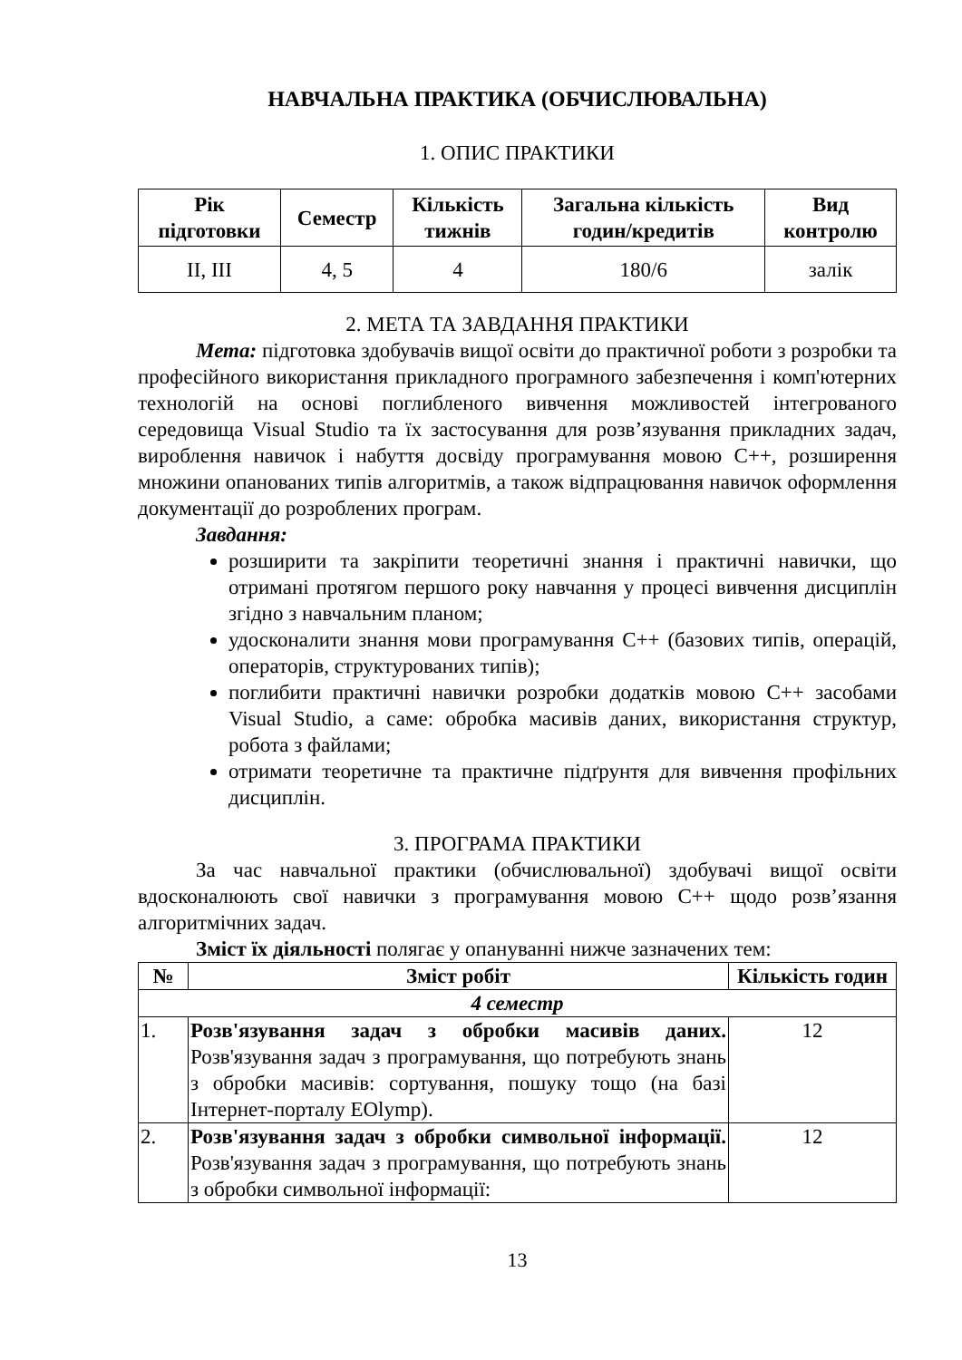НАВЧАЛЬНА ПРАКТИКА (ОБЧИСЛЮВАЛЬНА)
1. ОПИС ПРАКТИКИ
| Рік підготовки | Семестр | Кількість тижнів | Загальна кількість годин/кредитів | Вид контролю |
| --- | --- | --- | --- | --- |
| II, III | 4, 5 | 4 | 180/6 | залік |
2. МЕТА ТА ЗАВДАННЯ ПРАКТИКИ
Мета: підготовка здобувачів вищої освіти до практичної роботи з розробки та професійного використання прикладного програмного забезпечення і комп'ютерних технологій на основі поглибленого вивчення можливостей інтегрованого середовища Visual Studio та їх застосування для розв’язування прикладних задач, вироблення навичок і набуття досвіду програмування мовою С++, розширення множини опанованих типів алгоритмів, а також відпрацювання навичок оформлення документації до розроблених програм.
Завдання:
розширити та закріпити теоретичні знання і практичні навички, що отримані протягом першого року навчання у процесі вивчення дисциплін згідно з навчальним планом;
удосконалити знання мови програмування С++ (базових типів, операцій, операторів, структурованих типів);
поглибити практичні навички розробки додатків мовою С++ засобами Visual Studio, а саме: обробка масивів даних, використання структур, робота з файлами;
отримати теоретичне та практичне підґрунтя для вивчення профільних дисциплін.
3. ПРОГРАМА ПРАКТИКИ
За час навчальної практики (обчислювальної) здобувачі вищої освіти вдосконалюють свої навички з програмування мовою С++ щодо розв’язання алгоритмічних задач.
Зміст їх діяльності полягає у опануванні нижче зазначених тем:
| № | Зміст робіт | Кількість годин |
| --- | --- | --- |
| 4 семестр | | |
| 1. | Розв'язування задач з обробки масивів даних. Розв'язування задач з програмування, що потребують знань з обробки масивів: сортування, пошуку тощо (на базі Інтернет-порталу EOlymp). | 12 |
| 2. | Розв'язування задач з обробки символьної інформації. Розв'язування задач з програмування, що потребують знань з обробки символьної інформації: | 12 |
13